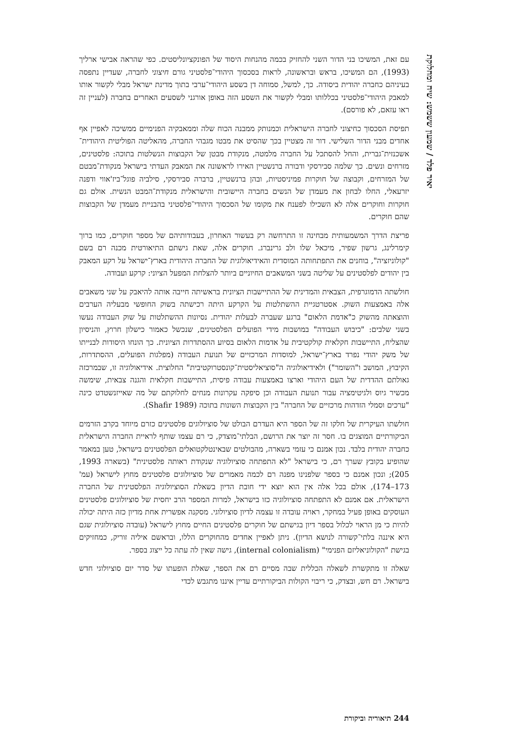יאיר פלד / שמעון ששמש: שיח ומחלוקת
עם זאת, המשיכו בני הדור השני להחזיק בכמה מהנחות היסוד של הפונקציונליסטים. כפי שהראה אבישי ארליך (1993), הם המשיכו, בראש ובראשונה, לראות בסכסוך היהודי־פלסטיני גורם חיצוני לחברה, שעדיין נתפסה בעיניהם כחברה יהודית ביסודה. כך, למשל, סמוחה דן בשסע היהודי־ערבי בתוך מדינת ישראל מבלי לקשור אותו למאבק היהודי־פלסטיני בכללותו ומבלי לקשור את השסע הזה באופן אורגני לשסעים האחרים בחברה (לעניין זה ראו עזאם, לא פורסם).
תפיסת הסכסוך כחיצוני לחברה הישראלית וכמנותק ממבנה הכוח שלה וממאבקיה הפנימיים ממשיכה לאפיין אף אחדים מבני הדור השלישי. דור זה מצטיין בכך שהסיט את מבטו מגבהי החברה, מהאליטה הפוליטית היהודית־אשכנזית־גברית, והחל להסתכל על החברה מלמטה, מנקודת מבטן של הקבוצות הנשלטות בתוכה: פלסטינים, מזרחים ונשים. כך שלמה סבירסקי ודבורה ברנשטיין האירו לראשונה את המאבק העדתי בישראל מנקודת־מבטם של המזרחים, וקבוצה של חוקרות פמיניסטיות, ובהן ברנשטיין, ברברה סבירסקי, סילביה פוגל־ביז'אווי ודפנה יזרעאלי, החלו לבחון את מעמדן של הנשים בחברה היישובית והישראלית מנקודת־המבט הנשית. אולם גם חוקרות וחוקרים אלה לא השכילו לפענח את מקומו של הסכסוך היהודי־פלסטיני בהבניית מעמדן של הקבוצות שהם חוקרים.
פריצת הדרך המשמעותית מבחינה זו התרחשה רק בעשור האחרון, בעבודותיהם של מספר חוקרים, כמו ברוך קימרלינג, גרשון שפיר, מיכאל שלו ולב גרינברג. חוקרים אלה, שאת גישתם התיאורטית מכנה רם בשם "קולוניזציה", בוחנים את התפתחותה המוסדית והאידיאולוגית של החברה היהודית בארץ־ישראל על רקע המאבק בין יהודים לפלסטינים על שליטה בשני המשאבים החיוניים ביותר להצלחת המפעל הציוני: קרקע ועבודה.
חולשתה הדמוגרפית, הצבאית והמדינית של ההתיישבות הציונית בראשיתה חייבה אותה להיאבק על שני משאבים אלה באמצעות השוק. אסטרטגיית ההשתלטות על הקרקע היתה רכישתה בשוק החופשי מבעליה הערבים והוצאתה מהשוק כ"אדמת הלאום" ברגע שעברה לבעלות יהודית. נסיונות ההשתלטות על שוק העבודה נעשו בשני שלבים: "כיבוש העבודה" במושבות מידי הפועלים הפלסטינים, שנכשל כאמור כישלון חרוץ, והניסיון שהצליח, התיישבות חקלאית קולקטיבית על אדמות הלאום בסיוע ההסתדרות הציונית. כך הונחו היסודות לבנייתו של משק יהודי נפרד בארץ־ישראל, למוסדות המרכזיים של תנועת העבודה (מפלגות הפועלים, ההסתדרות, הקיבוץ, המושב ו"השומר") ולאידיאולוגיה ה"סוציאליסטית־קונסטרוקטיבית" החלוצית. אידיאולוגיה זו, שבמרכזה גאולתם ההדדית של העם היהודי וארצו באמצעות עבודה פיסית, התיישבות חקלאית והגנה צבאית, שימשה מכשיר גיוס ולגיטימציה עבור תנועת העבודה וכן סיפקה עקרונות מנחים לחלוקתם של מה שאייזנשטדט כינה "ערכים וסמלי הזדהות מרכזיים של החברה" בין הקבוצות השונות בתוכה (Shafir 1989).
חולשתו העיקרית של חלקו זה של הספר היא העדרם הבולט של סוציולוגים פלסטינים כזרם מיוחד בקרב הזרמים הביקורתיים המוצגים בו. חסר זה יוצר את הרושם, הבלתי־מוצדק, כי רם עצמו שותף לראיית החברה הישראלית כחברה יהודית בלבד. נכון אמנם כי עזמי בשארה, מהבולטים שבאינטלקטואלים הפלסטינים בישראל, טען במאמר שהופיע בקובץ שערך רם, כי בישראל "לא התפתחה סוציולוגיה שנקודת ראותה פלסטינית" (בשארה 1993, 205); ונכון אמנם כי בספר שלפנינו מפנה רם לכמה מאמרים של סוציולוגים פלסטינים מחוץ לישראל (עמ' 173–174), אולם בכל אלה אין הוא יוצא ידי חובת הדיון בשאלת הסוציולוגיה הפלסטינית של החברה הישראלית. אם אמנם לא התפתחה סוציולוגיה כזו בישראל, למרות המספר הרב יחסית של סוציולוגים פלסטינים העוסקים באופן פעיל במחקר, ראויה עובדה זו עצמה לדיון סוציולוגי. מסקנה אפשרית אחת מדיון כזה היתה יכולה להיות כי מן הראוי לכלול בספר דיון בגישתם של חוקרים פלסטינים החיים מחוץ לישראל (עובדה סוציולוגית שגם היא איננה בלתי־קשורה לנושא הדיון). ניתן לאפיין אחדים מהחוקרים הללו, ובראשם איליה זוריק, כמחזיקים בגישת "הקולוניאליזם הפנימי" (internal colonialism), גישה שאין לה עתה כל ייצוג בספר.
שאלה זו מתקשרת לשאלה הכללית שבה מסיים רם את הספר, שאלת הופעתו של סדר יום סוציולוגי חדש בישראל. רם חש, ובצדק, כי ריבוי הקולות הביקורתיים עדיין איננו מתגבש לכדי
244 תיאוריה וביקורת